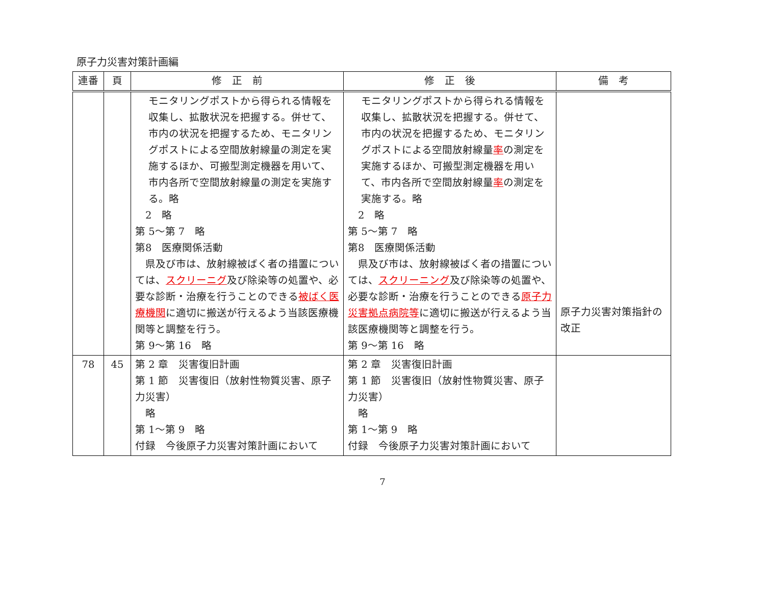原子力災害対策計画編
| 連番 | 頁 | 修 正 前 | 修 正 後 | 備 考 |
| --- | --- | --- | --- | --- |
| | | モニタリングポストから得られる情報を収集し、拡散状況を把握する。併せて、市内の状況を把握するため、モニタリングポストによる空間放射線量の測定を実施するほか、可搬型測定機器を用いて、市内各所で空間放射線量の測定を実施する。略 2 略 第 5～第 7 略 第8 医療関係活動 県及び市は、放射線被ばく者の措置については、 スクリーニグ 及び除染等の処置や、必要な診断・治療を行うことのできる 被ばく医療機関 に適切に搬送が行えるよう当該医療機関等と調整を行う。 第 9～第 16 略 | モニタリングポストから得られる情報を収集し、拡散状況を把握する。併せて、市内の状況を把握するため、モニタリングポストによる空間放射線量 率 の測定を実施するほか、可搬型測定機器を用いて、市内各所で空間放射線量 率 の測定を実施する。略 2 略 第 5～第 7 略 第8 医療関係活動 県及び市は、放射線被ばく者の措置については、 スクリーニング 及び除染等の処置や、必要な診断・治療を行うことのできる 原子力災害拠点病院等 に適切に搬送が行えるよう当該医療機関等と調整を行う。 第 9～第 16 略 | 原子力災害対策指針の改正 |
| 78 | 45 | 第 2 章 災害復旧計画 第 1 節 災害復旧（放射性物質災害、原子力災害） 略 第 1～第 9 略 付録 今後原子力災害対策計画において | 第 2 章 災害復旧計画 第 1 節 災害復旧（放射性物質災害、原子力災害） 略 第 1～第 9 略 付録 今後原子力災害対策計画において | |
7